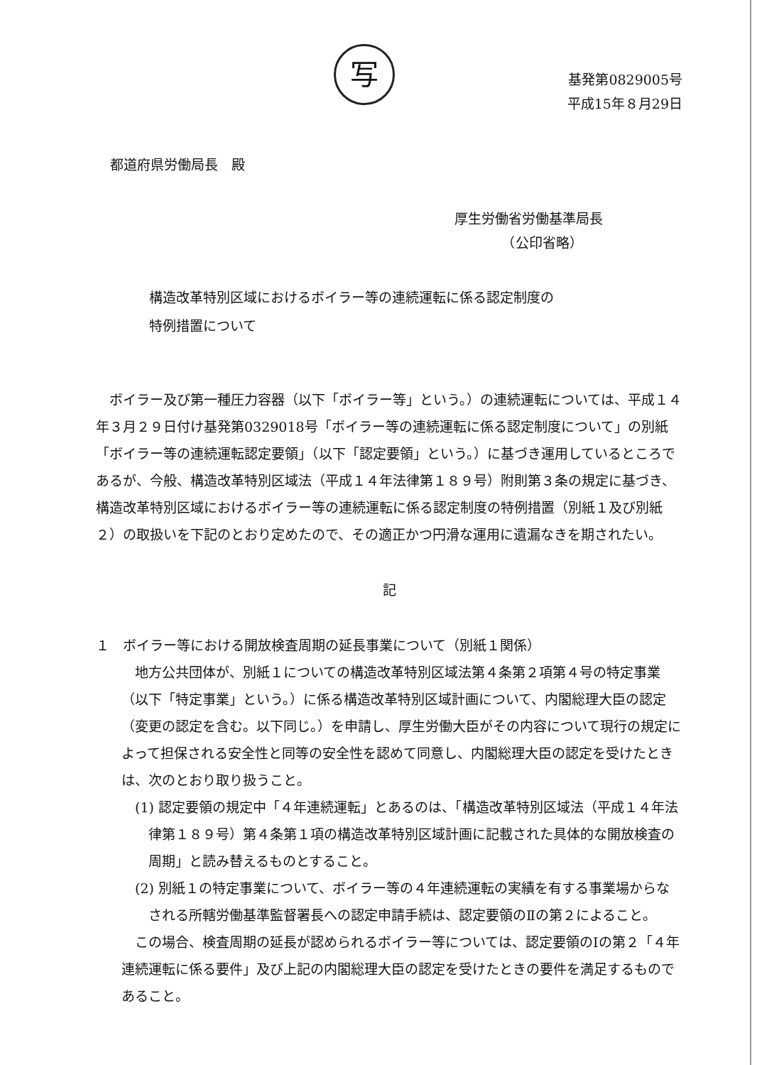写
基発第0829005号
平成15年８月29日
都道府県労働局長　殿
厚生労働省労働基準局長
　　　　（公印省略）
構造改革特別区域におけるボイラー等の連続運転に係る認定制度の
特例措置について
ボイラー及び第一種圧力容器（以下「ボイラー等」という。）の連続運転については、平成１４年３月２９日付け基発第0329018号「ボイラー等の連続運転に係る認定制度について」の別紙「ボイラー等の連続運転認定要領」（以下「認定要領」という。）に基づき運用しているところであるが、今般、構造改革特別区域法（平成１４年法律第１８９号）附則第３条の規定に基づき、構造改革特別区域におけるボイラー等の連続運転に係る認定制度の特例措置（別紙１及び別紙２）の取扱いを下記のとおり定めたので、その適正かつ円滑な運用に遺漏なきを期されたい。
記
１　ボイラー等における開放検査周期の延長事業について（別紙１関係）
地方公共団体が、別紙１についての構造改革特別区域法第４条第２項第４号の特定事業（以下「特定事業」という。）に係る構造改革特別区域計画について、内閣総理大臣の認定（変更の認定を含む。以下同じ。）を申請し、厚生労働大臣がその内容について現行の規定によって担保される安全性と同等の安全性を認めて同意し、内閣総理大臣の認定を受けたときは、次のとおり取り扱うこと。
(1) 認定要領の規定中「４年連続運転」とあるのは、「構造改革特別区域法（平成１４年法律第１８９号）第４条第１項の構造改革特別区域計画に記載された具体的な開放検査の周期」と読み替えるものとすること。
(2) 別紙１の特定事業について、ボイラー等の４年連続運転の実績を有する事業場からなされる所轄労働基準監督署長への認定申請手続は、認定要領のⅡの第２によること。
この場合、検査周期の延長が認められるボイラー等については、認定要領のⅠの第２「４年連続運転に係る要件」及び上記の内閣総理大臣の認定を受けたときの要件を満足するものであること。